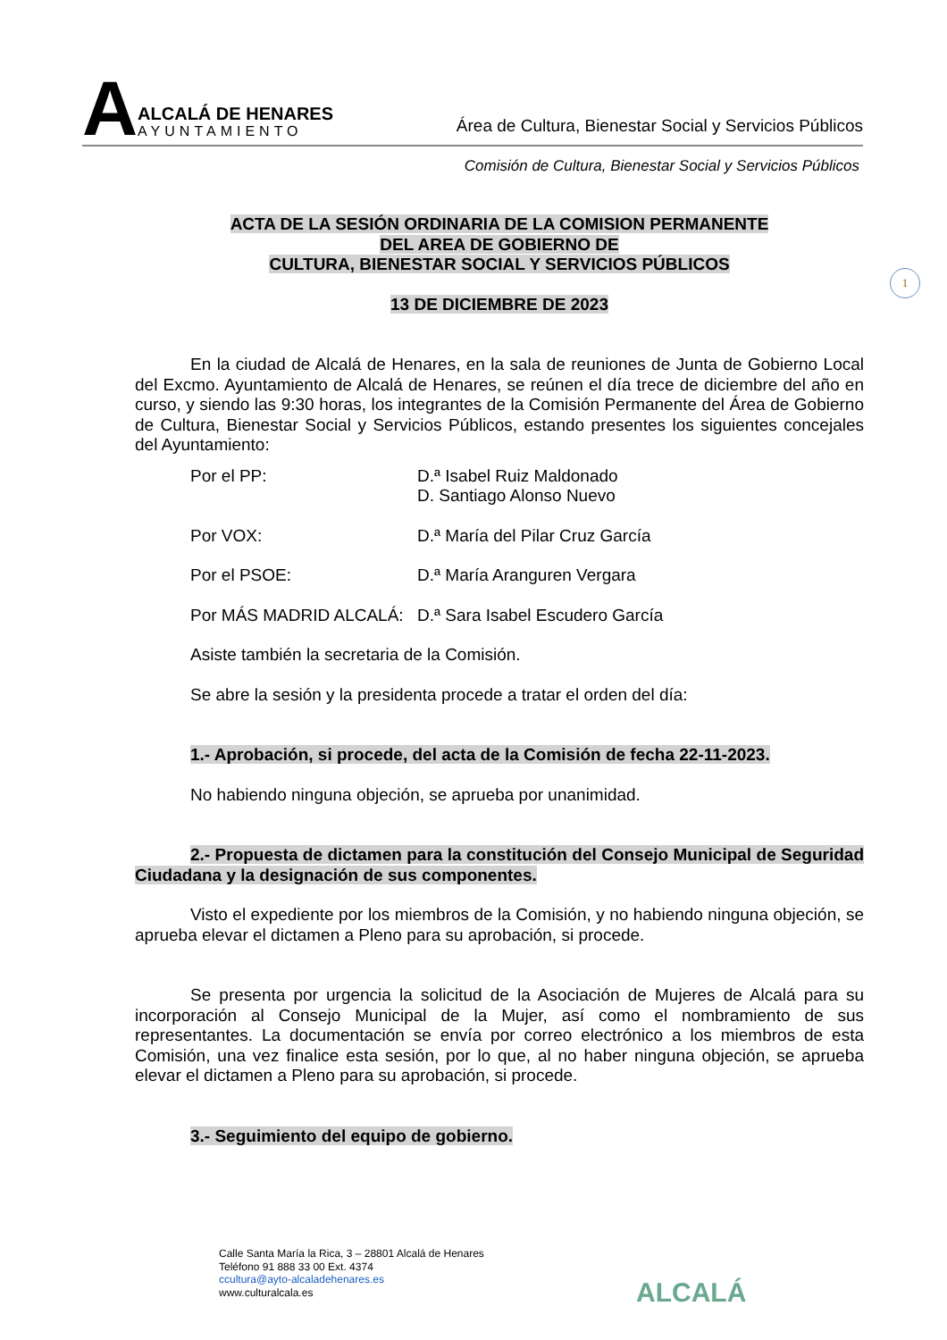A
ALCALÁ DE HENARES
AYUNTAMIENTO
Área de Cultura, Bienestar Social y Servicios Públicos
Comisión de Cultura, Bienestar Social y Servicios Públicos
1
ACTA DE LA SESIÓN ORDINARIA DE LA COMISION PERMANENTE
DEL AREA DE GOBIERNO DE
CULTURA, BIENESTAR SOCIAL Y SERVICIOS PÚBLICOS
13 DE DICIEMBRE DE 2023
En la ciudad de Alcalá de Henares, en la sala de reuniones de Junta de Gobierno Local del Excmo. Ayuntamiento de Alcalá de Henares, se reúnen el día trece de diciembre del año en curso, y siendo las 9:30 horas, los integrantes de la Comisión Permanente del Área de Gobierno de Cultura, Bienestar Social y Servicios Públicos, estando presentes los siguientes concejales del Ayuntamiento:
Por el PP: D.ª Isabel Ruiz Maldonado
D. Santiago Alonso Nuevo
Por VOX: D.ª María del Pilar Cruz García
Por el PSOE: D.ª María Aranguren Vergara
Por MÁS MADRID ALCALÁ: D.ª Sara Isabel Escudero García
Asiste también la secretaria de la Comisión.
Se abre la sesión y la presidenta procede a tratar el orden del día:
1.- Aprobación, si procede, del acta de la Comisión de fecha 22-11-2023.
No habiendo ninguna objeción, se aprueba por unanimidad.
2.- Propuesta de dictamen para la constitución del Consejo Municipal de Seguridad Ciudadana y la designación de sus componentes.
Visto el expediente por los miembros de la Comisión, y no habiendo ninguna objeción, se aprueba elevar el dictamen a Pleno para su aprobación, si procede.
Se presenta por urgencia la solicitud de la Asociación de Mujeres de Alcalá para su incorporación al Consejo Municipal de la Mujer, así como el nombramiento de sus representantes. La documentación se envía por correo electrónico a los miembros de esta Comisión, una vez finalice esta sesión, por lo que, al no haber ninguna objeción, se aprueba elevar el dictamen a Pleno para su aprobación, si procede.
3.- Seguimiento del equipo de gobierno.
Calle Santa María la Rica, 3 – 28801 Alcalá de Henares
Teléfono 91 888 33 00 Ext. 4374
ccultura@ayto-alcaladehenares.es
www.culturalcala.es
ALCALÁ